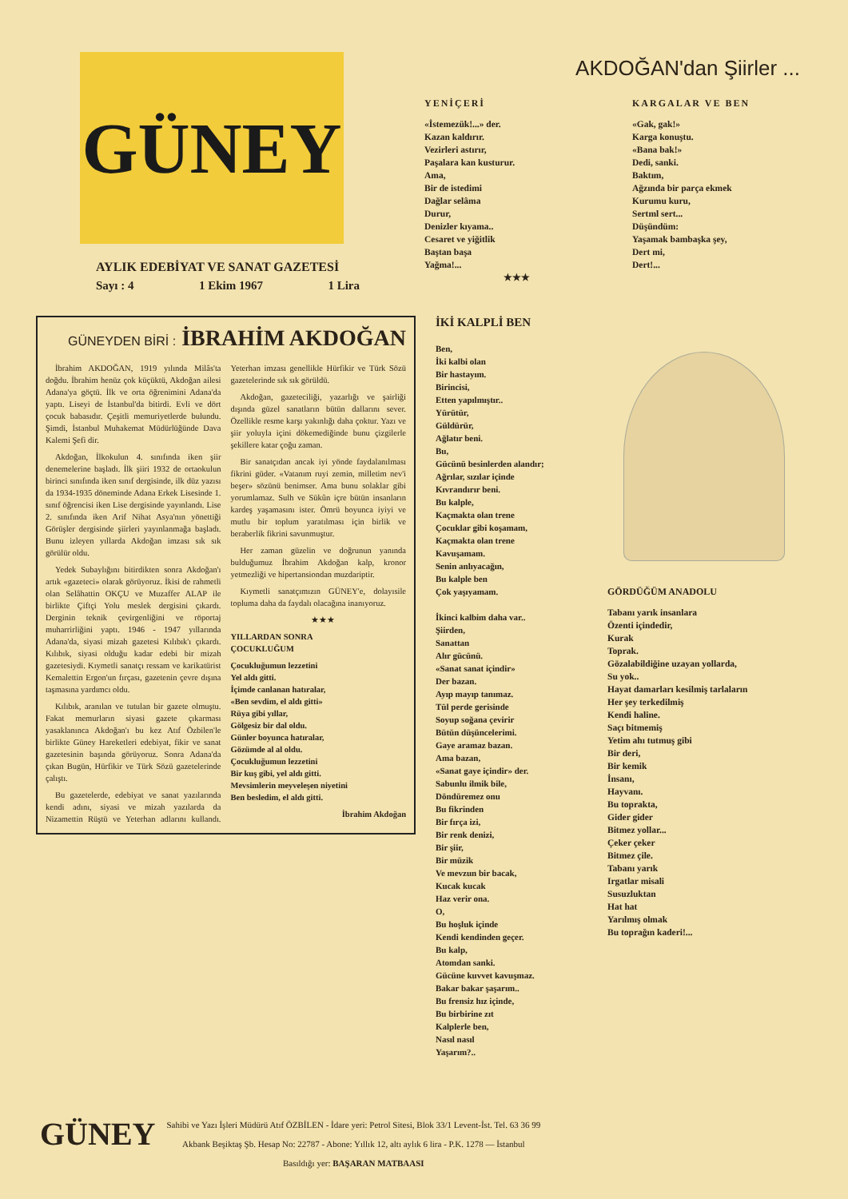GÜNEY
AYLIK EDEBİYAT VE SANAT GAZETESİ
Sayı : 4 1 Ekim 1967 1 Lira
AKDOĞAN'dan Şiirler ...
YENİÇERİ
«İstemezük!...» der.
Kazan kaldırır.
Vezirleri astırır,
Paşalara kan kusturur.
Ama,
Bir de istedimi
Dağlar selâma
Durur,
Denizler kıyama..
Cesaret ve yiğitlik
Baştan başa
Yağma!...
★★★
KARGALAR VE BEN
«Gak, gak!»
Karga konuştu.
«Bana bak!»
Dedi, sanki.
Baktım,
Ağzında bir parça ekmek
Kurumu kuru,
Sertml sert...
Düşündüm:
Yaşamak bambaşka şey,
Dert mi,
Dert!...
GÜNEYDEN BİRİ : İBRAHİM AKDOĞAN
İbrahim AKDOĞAN, 1919 yılında Milâs'ta doğdu. İbrahim henüz çok küçüktü, Akdoğan ailesi Adana'ya göçtü. İlk ve orta öğrenimini Adana'da yaptı. Liseyi de İstanbul'da bitirdi. Evli ve dört çocuk babasıdır. Çeşitli memuriyetlerde bulundu. Şimdi, İstanbul Muhakemat Müdürlüğünde Dava Kalemi Şefi dir.
Akdoğan, İlkokulun 4. sınıfında iken şiir denemelerine başladı. İlk şiiri 1932 de ortaokulun birinci sınıfında iken sınıf dergisinde, ilk düz yazısı da 1934-1935 döneminde Adana Erkek Lisesinde 1. sınıf öğrencisi iken Lise dergisinde yayınlandı. Lise 2. sınıfında iken Arif Nihat Asya'nın yönettiği Görüşler dergisinde şiirleri yayınlanmağa başladı. Bunu izleyen yıllarda Akdoğan imzası sık sık görülür oldu.
Yedek Subaylığını bitirdikten sonra Akdoğan'ı artık «gazeteci» olarak görüyoruz. İkisi de rahmetli olan Selâhattin OKÇU ve Muzaffer ALAP ile birlikte Çiftçi Yolu meslek dergisini çıkardı. Derginin teknik çevirgenliğini ve röportaj muharrirliğini yaptı. 1946 - 1947 yıllarında Adana'da, siyasi mizah gazetesi Kılıbık'ı çıkardı. Kılıbık, siyasi olduğu kadar edebi bir mizah gazetesiydi. Kıymetli sanatçı ressam ve karikatürist Kemalettin Ergon'un fırçası, gazetenin çevre dışına taşmasına yardımcı oldu.
Kılıbık, aranılan ve tutulan bir gazete olmuştu. Fakat memurların siyasi gazete çıkarması yasaklanınca Akdoğan'ı bu kez Atıf Özbilen'le birlikte Güney Hareketleri edebiyat, fikir ve sanat gazetesinin başında görüyoruz. Sonra Adana'da çıkan Bugün, Hürfikir ve Türk Sözü gazetelerinde çalıştı.
Bu gazetelerde, edebiyat ve sanat yazılarında kendi adını, siyasi ve mizah yazılarda da Nizamettin Rüştü ve Yeterhan adlarını kullandı. Yeterhan imzası genellikle Hürfikir ve Türk Sözü gazetelerinde sık sık görüldü.
Akdoğan, gazeteciliği, yazarlığı ve şairliği dışında güzel sanatların bütün dallarını sever. Özellikle resme karşı yakınlığı daha çoktur. Yazı ve şiir yoluyla içini dökemediğinde bunu çizgilerle şekillere katar çoğu zaman.
Bir sanatçıdan ancak iyi yönde faydalanılması fikrini güder. «Vatanım ruyi zemin, milletim nev'i beşer» sözünü benimser. Ama bunu solaklar gibi yorumlamaz. Sulh ve Sükûn içre bütün insanların kardeş yaşamasını ister. Ömrü boyunca iyiyi ve mutlu bir toplum yaratılması için birlik ve beraberlik fikrini savunmuştur.
Her zaman güzelin ve doğrunun yanında bulduğumuz İbrahim Akdoğan kalp, kronor yetmezliği ve hipertansiondan muzdariptir.
Kıymetli sanatçımızın GÜNEY'e, dolayısile topluma daha da faydalı olacağına inanıyoruz.
★★★
YILLARDAN SONRA
ÇOCUKLUĞUM
Çocukluğumun lezzetini
Yel aldı gitti.
İçimde canlanan hatıralar,
«Ben sevdim, el aldı gitti»
Rüya gibi yıllar,
Gölgesiz bir dal oldu.
Günler boyunca hatıralar,
Gözümde al al oldu.
Çocukluğumun lezzetini
Bir kuş gibi, yel aldı gitti.
Mevsimlerin meyveleşen niyetini
Ben besledim, el aldı gitti.
İbrahim Akdoğan
İKİ KALPLİ BEN
Ben,
İki kalbi olan
Bir hastayım.
Birincisi,
Etten yapılmıştır..
Yürütür,
Güldürür,
Ağlatır beni.
Bu,
Gücünü besinlerden alandır;
Ağrılar, sızılar içinde
Kıvrandırır beni.
Bu kalple,
Kaçmakta olan trene
Çocuklar gibi koşamam,
Kaçmakta olan trene
Kavuşamam.
Senin anlıyacağın,
Bu kalple ben
Çok yaşıyamam.
İkinci kalbim daha var..
Şiirden,
Sanattan
Alır gücünü.
«Sanat sanat içindir»
Der bazan.
Ayıp mayıp tanımaz.
Tül perde gerisinde
Soyup soğana çevirir
Bütün düşüncelerimi.
Gaye aramaz bazan.
Ama bazan,
«Sanat gaye içindir» der.
Sabunlu ilmik bile,
Döndüremez onu
Bu fikrinden
Bir fırça izi,
Bir renk denizi,
Bir şiir,
Bir müzik
Ve mevzun bir bacak,
Kucak kucak
Haz verir ona.
O,
Bu hoşluk içinde
Kendi kendinden geçer.
Bu kalp,
Atomdan sanki.
Gücüne kuvvet kavuşmaz.
Bakar bakar şaşarım..
Bu frensiz hız içinde,
Bu birbirine zıt
Kalplerle ben,
Nasıl nasıl
Yaşarım?..
GÖRDÜĞÜM ANADOLU
Tabanı yarık insanlara
Özenti içindedir,
Kurak
Toprak.
Gözalabildiğine uzayan yollarda,
Su yok..
Hayat damarları kesilmiş tarlaların
Her şey terkedilmiş
Kendi haline.
Saçı bitmemiş
Yetim ahı tutmuş gibi
Bir deri,
Bir kemik
İnsanı,
Hayvanı.
Bu toprakta,
Gider gider
Bitmez yollar...
Çeker çeker
Bitmez çile.
Tabanı yarık
Irgatlar misali
Susuzluktan
Hat hat
Yarılmış olmak
Bu toprağın kaderi!...
GÜNEY
Sahibi ve Yazı İşleri Müdürü Atıf ÖZBİLEN - İdare yeri: Petrol Sitesi, Blok 33/1 Levent-İst. Tel. 63 36 99
Akbank Beşiktaş Şb. Hesap No: 22787 - Abone: Yıllık 12, altı aylık 6 lira - P.K. 1278 — İstanbul
Basıldığı yer: BAŞARAN MATBAASI